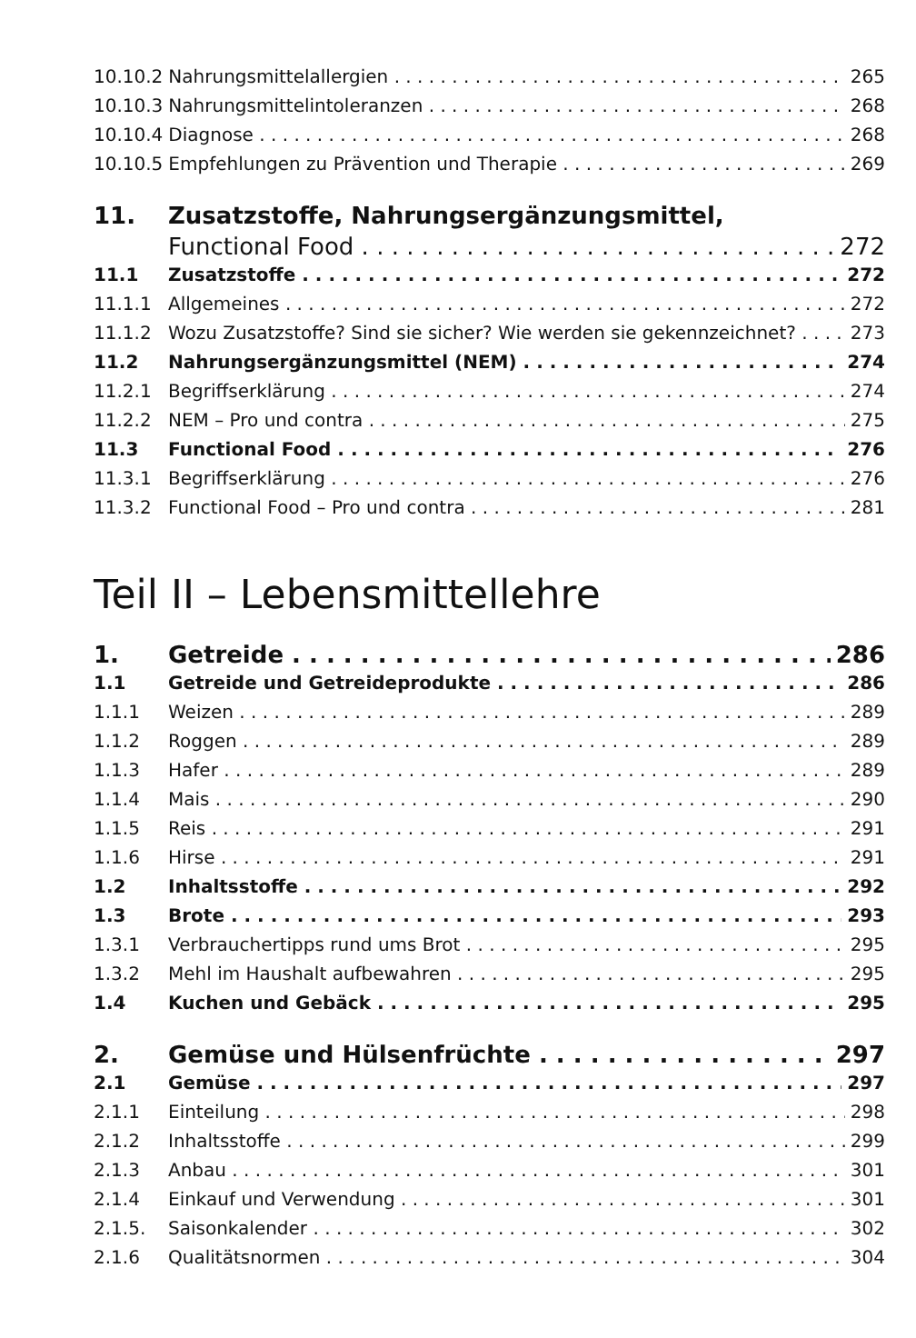10.10.2 Nahrungsmittelallergien 265
10.10.3 Nahrungsmittelintoleranzen 268
10.10.4 Diagnose 268
10.10.5 Empfehlungen zu Prävention und Therapie 269
11. Zusatzstoffe, Nahrungsergänzungsmittel,
Functional Food 272
11.1 Zusatzstoffe 272
11.1.1 Allgemeines 272
11.1.2 Wozu Zusatzstoffe? Sind sie sicher? Wie werden sie gekennzeichnet? 273
11.2 Nahrungsergänzungsmittel (NEM) 274
11.2.1 Begriffserklärung 274
11.2.2 NEM – Pro und contra 275
11.3 Functional Food 276
11.3.1 Begriffserklärung 276
11.3.2 Functional Food – Pro und contra 281
Teil II – Lebensmittellehre
1. Getreide 286
1.1 Getreide und Getreideprodukte 286
1.1.1 Weizen 289
1.1.2 Roggen 289
1.1.3 Hafer 289
1.1.4 Mais 290
1.1.5 Reis 291
1.1.6 Hirse 291
1.2 Inhaltsstoffe 292
1.3 Brote 293
1.3.1 Verbrauchertipps rund ums Brot 295
1.3.2 Mehl im Haushalt aufbewahren 295
1.4 Kuchen und Gebäck 295
2. Gemüse und Hülsenfrüchte 297
2.1 Gemüse 297
2.1.1 Einteilung 298
2.1.2 Inhaltsstoffe 299
2.1.3 Anbau 301
2.1.4 Einkauf und Verwendung 301
2.1.5. Saisonkalender 302
2.1.6 Qualitätsnormen 304